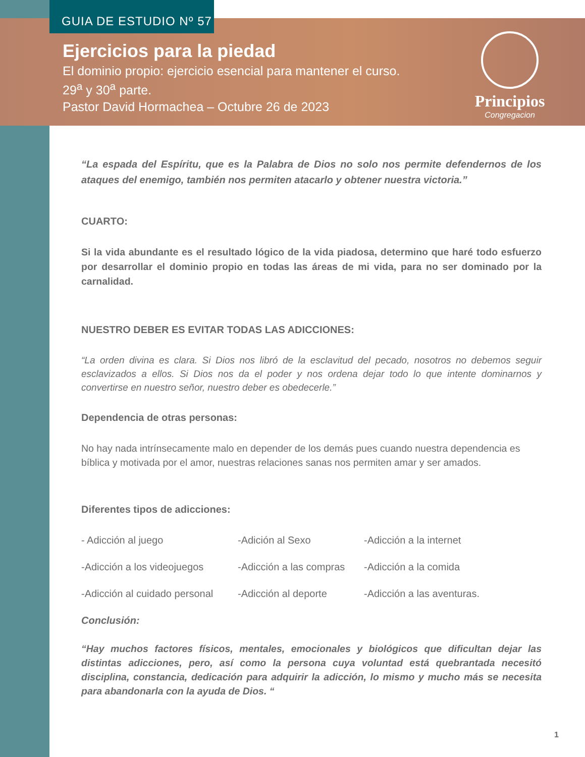GUIA DE ESTUDIO Nº 57
Ejercicios para la piedad
El dominio propio: ejercicio esencial para mantener el curso.
29<sup>a</sup> y 30<sup>a</sup> parte.
Pastor David Hormachea – Octubre 26 de 2023
Principios
Congregacion
“La espada del Espíritu, que es la Palabra de Dios no solo nos permite defendernos de los ataques del enemigo, también nos permiten atacarlo y obtener nuestra victoria.”
CUARTO:
Si la vida abundante es el resultado lógico de la vida piadosa, determino que haré todo esfuerzo por desarrollar el dominio propio en todas las áreas de mi vida, para no ser dominado por la carnalidad.
NUESTRO DEBER ES EVITAR TODAS LAS ADICCIONES:
“La orden divina es clara. Si Dios nos libró de la esclavitud del pecado, nosotros no debemos seguir esclavizados a ellos. Si Dios nos da el poder y nos ordena dejar todo lo que intente dominarnos y convertirse en nuestro señor, nuestro deber es obedecerle.”
Dependencia de otras personas:
No hay nada intrínsecamente malo en depender de los demás pues cuando nuestra dependencia es bíblica y motivada por el amor, nuestras relaciones sanas nos permiten amar y ser amados.
Diferentes tipos de adicciones:
- Adicción al juego -Adición al Sexo -Adicción a la internet
-Adicción a los videojuegos -Adicción a las compras -Adicción a la comida
-Adicción al cuidado personal -Adicción al deporte -Adicción a las aventuras.
Conclusión:
“Hay muchos factores físicos, mentales, emocionales y biológicos que dificultan dejar las distintas adicciones, pero, así como la persona cuya voluntad está quebrantada necesitó disciplina, constancia, dedicación para adquirir la adicción, lo mismo y mucho más se necesita para abandonarla con la ayuda de Dios. “
1